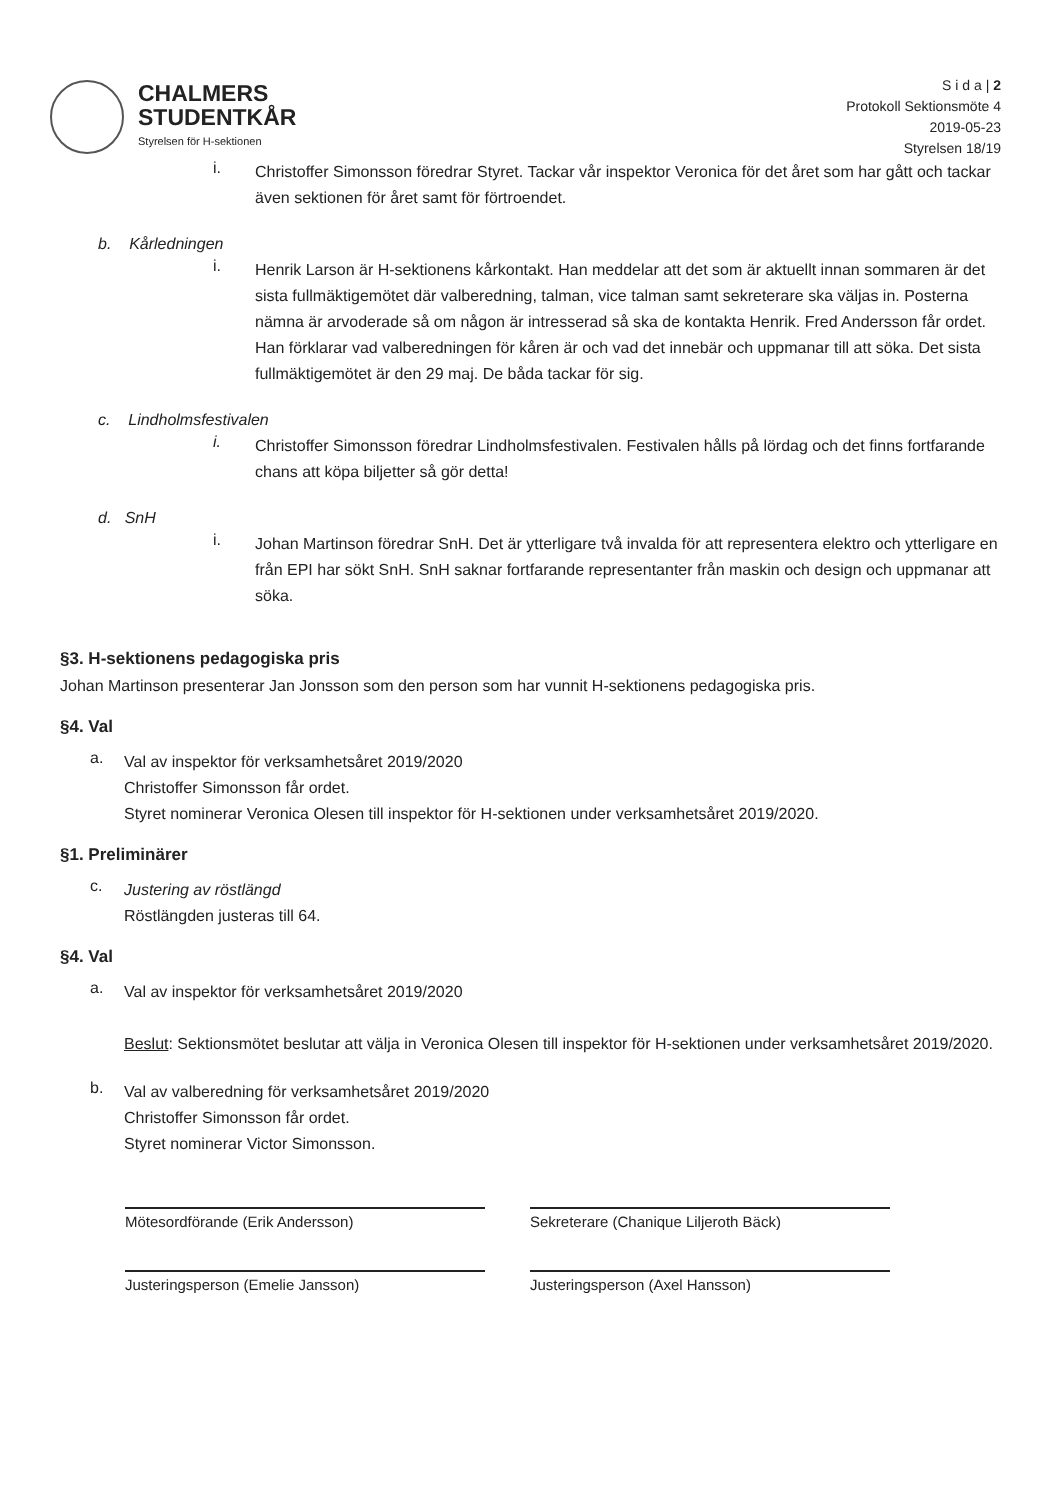CHALMERS
STUDENTKÅR
Styrelsen för H-sektionen
S i d a | 2
Protokoll Sektionsmöte 4
2019-05-23
Styrelsen 18/19
i.
Christoffer Simonsson föredrar Styret. Tackar vår inspektor Veronica för det året som har gått och tackar även sektionen för året samt för förtroendet.
b. Kårledningen
i.
Henrik Larson är H-sektionens kårkontakt. Han meddelar att det som är aktuellt innan sommaren är det sista fullmäktigemötet där valberedning, talman, vice talman samt sekreterare ska väljas in. Posterna nämna är arvoderade så om någon är intresserad så ska de kontakta Henrik. Fred Andersson får ordet. Han förklarar vad valberedningen för kåren är och vad det innebär och uppmanar till att söka. Det sista fullmäktigemötet är den 29 maj. De båda tackar för sig.
c. Lindholmsfestivalen
i.
Christoffer Simonsson föredrar Lindholmsfestivalen. Festivalen hålls på lördag och det finns fortfarande chans att köpa biljetter så gör detta!
d. SnH
i.
Johan Martinson föredrar SnH. Det är ytterligare två invalda för att representera elektro och ytterligare en från EPI har sökt SnH. SnH saknar fortfarande representanter från maskin och design och uppmanar att söka.
§3. H-sektionens pedagogiska pris
Johan Martinson presenterar Jan Jonsson som den person som har vunnit H-sektionens pedagogiska pris.
§4. Val
a.
Val av inspektor för verksamhetsåret 2019/2020
Christoffer Simonsson får ordet.
Styret nominerar Veronica Olesen till inspektor för H-sektionen under verksamhetsåret 2019/2020.
§1. Preliminärer
c.
Justering av röstlängd
Röstlängden justeras till 64.
§4. Val
a.
Val av inspektor för verksamhetsåret 2019/2020
Beslut: Sektionsmötet beslutar att välja in Veronica Olesen till inspektor för H-sektionen under verksamhetsåret 2019/2020.
b.
Val av valberedning för verksamhetsåret 2019/2020
Christoffer Simonsson får ordet.
Styret nominerar Victor Simonsson.
Mötesordförande (Erik Andersson)
Sekreterare (Chanique Liljeroth Bäck)
Justeringsperson (Emelie Jansson)
Justeringsperson (Axel Hansson)